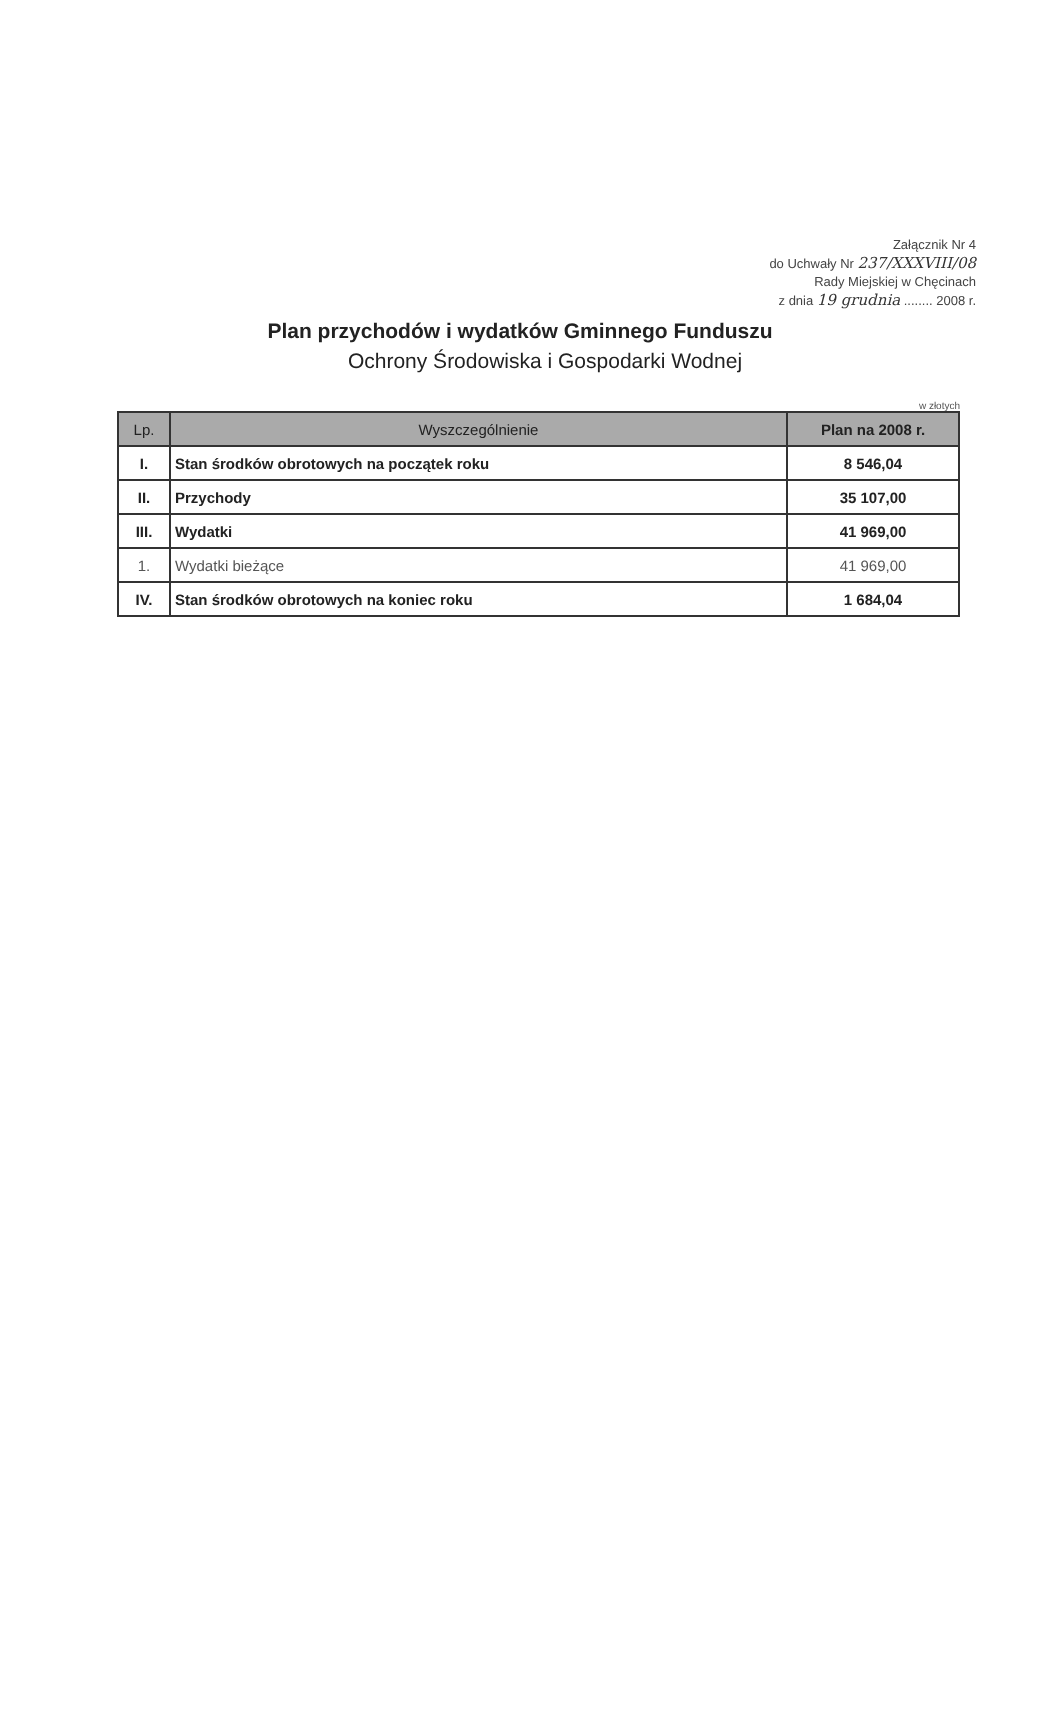Załącznik Nr 4
do Uchwały Nr 237/XXXVIII/08
Rady Miejskiej w Chęcinach
z dnia 19 grudnia ........ 2008 r.
Plan przychodów i wydatków Gminnego Funduszu
Ochrony Środowiska i Gospodarki Wodnej
w złotych
| Lp. | Wyszczególnienie | Plan na 2008 r. |
| --- | --- | --- |
| I. | Stan środków obrotowych na początek roku | 8 546,04 |
| II. | Przychody | 35 107,00 |
| III. | Wydatki | 41 969,00 |
| 1. | Wydatki bieżące | 41 969,00 |
| IV. | Stan środków obrotowych na koniec roku | 1 684,04 |